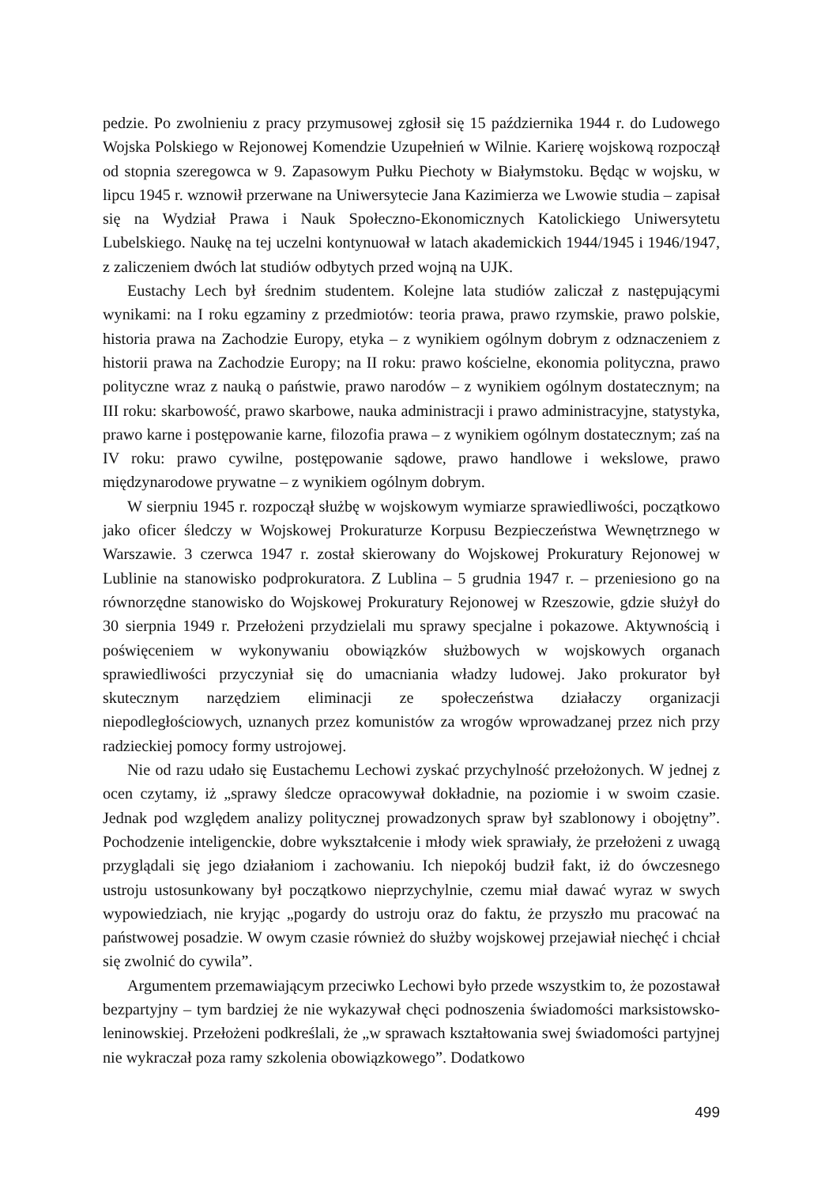pedzie. Po zwolnieniu z pracy przymusowej zgłosił się 15 października 1944 r. do Ludowego Wojska Polskiego w Rejonowej Komendzie Uzupełnień w Wilnie. Karierę wojskową rozpoczął od stopnia szeregowca w 9. Zapasowym Pułku Piechoty w Białymstoku. Będąc w wojsku, w lipcu 1945 r. wznowił przerwane na Uniwersytecie Jana Kazimierza we Lwowie studia – zapisał się na Wydział Prawa i Nauk Społeczno-Ekonomicznych Katolickiego Uniwersytetu Lubelskiego. Naukę na tej uczelni kontynuował w latach akademickich 1944/1945 i 1946/1947, z zaliczeniem dwóch lat studiów odbytych przed wojną na UJK.
Eustachy Lech był średnim studentem. Kolejne lata studiów zaliczał z następującymi wynikami: na I roku egzaminy z przedmiotów: teoria prawa, prawo rzymskie, prawo polskie, historia prawa na Zachodzie Europy, etyka – z wynikiem ogólnym dobrym z odznaczeniem z historii prawa na Zachodzie Europy; na II roku: prawo kościelne, ekonomia polityczna, prawo polityczne wraz z nauką o państwie, prawo narodów – z wynikiem ogólnym dostatecznym; na III roku: skarbowość, prawo skarbowe, nauka administracji i prawo administracyjne, statystyka, prawo karne i postępowanie karne, filozofia prawa – z wynikiem ogólnym dostatecznym; zaś na IV roku: prawo cywilne, postępowanie sądowe, prawo handlowe i wekslowe, prawo międzynarodowe prywatne – z wynikiem ogólnym dobrym.
W sierpniu 1945 r. rozpoczął służbę w wojskowym wymiarze sprawiedliwości, początkowo jako oficer śledczy w Wojskowej Prokuraturze Korpusu Bezpieczeństwa Wewnętrznego w Warszawie. 3 czerwca 1947 r. został skierowany do Wojskowej Prokuratury Rejonowej w Lublinie na stanowisko podprokuratora. Z Lublina – 5 grudnia 1947 r. – przeniesiono go na równorzędne stanowisko do Wojskowej Prokuratury Rejonowej w Rzeszowie, gdzie służył do 30 sierpnia 1949 r. Przełożeni przydzielali mu sprawy specjalne i pokazowe. Aktywnością i poświęceniem w wykonywaniu obowiązków służbowych w wojskowych organach sprawiedliwości przyczyniał się do umacniania władzy ludowej. Jako prokurator był skutecznym narzędziem eliminacji ze społeczeństwa działaczy organizacji niepodległościowych, uznanych przez komunistów za wrogów wprowadzanej przez nich przy radzieckiej pomocy formy ustrojowej.
Nie od razu udało się Eustachemu Lechowi zyskać przychylność przełożonych. W jednej z ocen czytamy, iż „sprawy śledcze opracowywał dokładnie, na poziomie i w swoim czasie. Jednak pod względem analizy politycznej prowadzonych spraw był szablonowy i obojętny”. Pochodzenie inteligenckie, dobre wykształcenie i młody wiek sprawiały, że przełożeni z uwagą przyglądali się jego działaniom i zachowaniu. Ich niepokój budził fakt, iż do ówczesnego ustroju ustosunkowany był początkowo nieprzychylnie, czemu miał dawać wyraz w swych wypowiedziach, nie kryjąc „pogardy do ustroju oraz do faktu, że przyszło mu pracować na państwowej posadzie. W owym czasie również do służby wojskowej przejawiał niechęć i chciał się zwolnić do cywila”.
Argumentem przemawiającym przeciwko Lechowi było przede wszystkim to, że pozostawał bezpartyjny – tym bardziej że nie wykazywał chęci podnoszenia świadomości marksistowsko-leninowskiej. Przełożeni podkreślali, że „w sprawach kształtowania swej świadomości partyjnej nie wykraczał poza ramy szkolenia obowiązkowego”. Dodatkowo
499